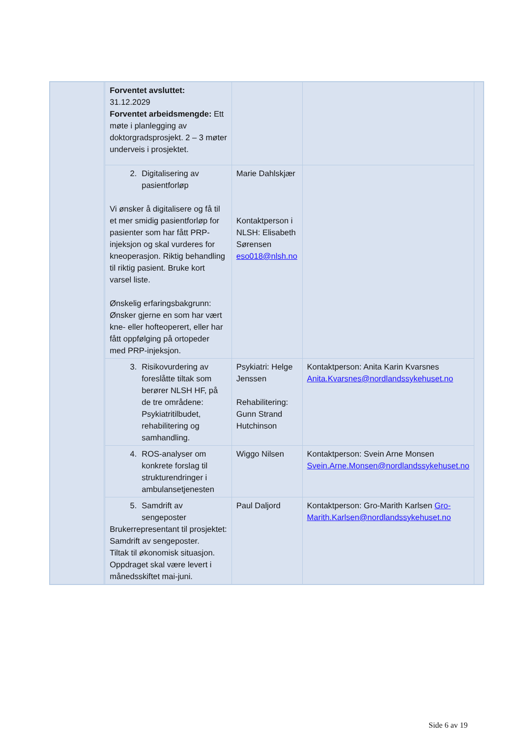| | | Forventet avsluttet: 31.12.2029 Forventet arbeidsmengde: Ett møte i planlegging av doktorgradsprosjekt. 2 – 3 møter underveis i prosjektet. | | | |
| | | 2. Digitalisering av pasientforløp Vi ønsker å digitalisere og få til et mer smidig pasientforløp for pasienter som har fått PRP-injeksjon og skal vurderes for kneoperasjon. Riktig behandling til riktig pasient. Bruke kort varsel liste. Ønskelig erfaringsbakgrunn: Ønsker gjerne en som har vært kne- eller hofteoperert, eller har fått oppfølging på ortopeder med PRP-injeksjon. | Marie Dahlskjær Kontaktperson i NLSH: Elisabeth Sørensen eso018@nlsh.no | | |
| | | 3. Risikovurdering av foreslåtte tiltak som berører NLSH HF, på de tre områdene: Psykiatritilbudet, rehabilitering og samhandling. | Psykiatri: Helge Jenssen Rehabilitering: Gunn Strand Hutchinson | Kontaktperson: Anita Karin Kvarsnes Anita.Kvarsnes@nordlandssykehuset.no | |
| | | 4. ROS-analyser om konkrete forslag til strukturendringer i ambulansetjenesten | Wiggo Nilsen | Kontaktperson: Svein Arne Monsen Svein.Arne.Monsen@nordlandssykehuset.no | |
| | | 5. Samdrift av sengeposter Brukerrepresentant til prosjektet: Samdrift av sengeposter. Tiltak til økonomisk situasjon. Oppdraget skal være levert i månedsskiftet mai-juni. | Paul Daljord | Kontaktperson: Gro-Marith Karlsen Gro-Marith.Karlsen@nordlandssykehuset.no | |
Side 6 av 19